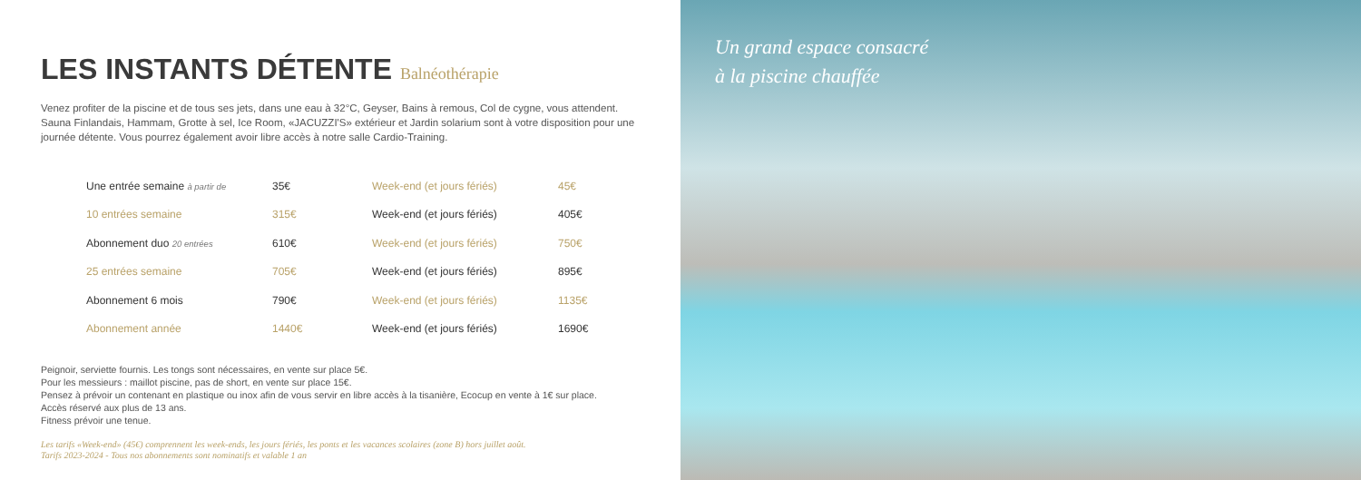LES INSTANTS DÉTENTE Balnéothérapie
Venez profiter de la piscine et de tous ses jets, dans une eau à 32°C, Geyser, Bains à remous, Col de cygne, vous attendent. Sauna Finlandais, Hammam, Grotte à sel, Ice Room, «JACUZZI'S» extérieur et Jardin solarium sont à votre disposition pour une journée détente. Vous pourrez également avoir libre accès à notre salle Cardio-Training.
| Une entrée semaine à partir de | 35€ | Week-end (et jours fériés) | 45€ |
| 10 entrées semaine | 315€ | Week-end (et jours fériés) | 405€ |
| Abonnement duo 20 entrées | 610€ | Week-end (et jours fériés) | 750€ |
| 25 entrées semaine | 705€ | Week-end (et jours fériés) | 895€ |
| Abonnement 6 mois | 790€ | Week-end (et jours fériés) | 1135€ |
| Abonnement année | 1440€ | Week-end (et jours fériés) | 1690€ |
Peignoir, serviette fournis. Les tongs sont nécessaires, en vente sur place 5€.
Pour les messieurs : maillot piscine, pas de short, en vente sur place 15€.
Pensez à prévoir un contenant en plastique ou inox afin de vous servir en libre accès à la tisanière, Ecocup en vente à 1€ sur place.
Accès réservé aux plus de 13 ans.
Fitness prévoir une tenue.
Les tarifs «Week-end» (45€) comprennent les week-ends, les jours fériés, les ponts et les vacances scolaires (zone B) hors juillet août.
Tarifs 2023-2024 - Tous nos abonnements sont nominatifs et valable 1 an
Un grand espace consacré
à la piscine chauffée